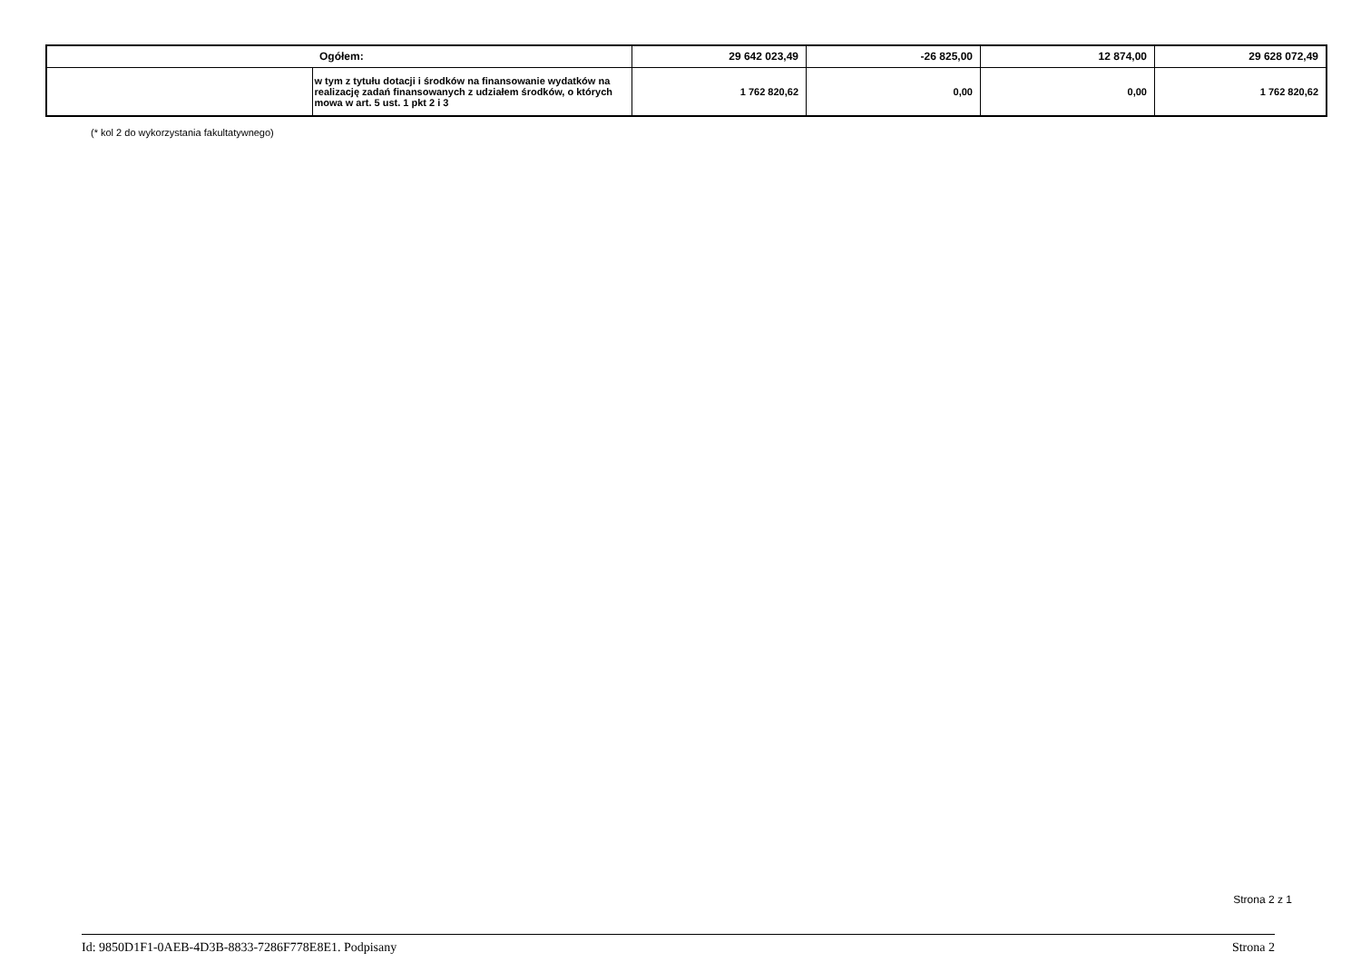| | Ogółem: | 29 642 023,49 | -26 825,00 | 12 874,00 | 29 628 072,49 |
| | w tym z tytułu dotacji i środków na finansowanie wydatków na realizację zadań finansowanych z udziałem środków, o których mowa w art. 5 ust. 1 pkt 2 i 3 | 1 762 820,62 | 0,00 | 0,00 | 1 762 820,62 |
(* kol 2 do wykorzystania fakultatywnego)
Strona 2 z 1
Id: 9850D1F1-0AEB-4D3B-8833-7286F778E8E1. Podpisany Strona 2